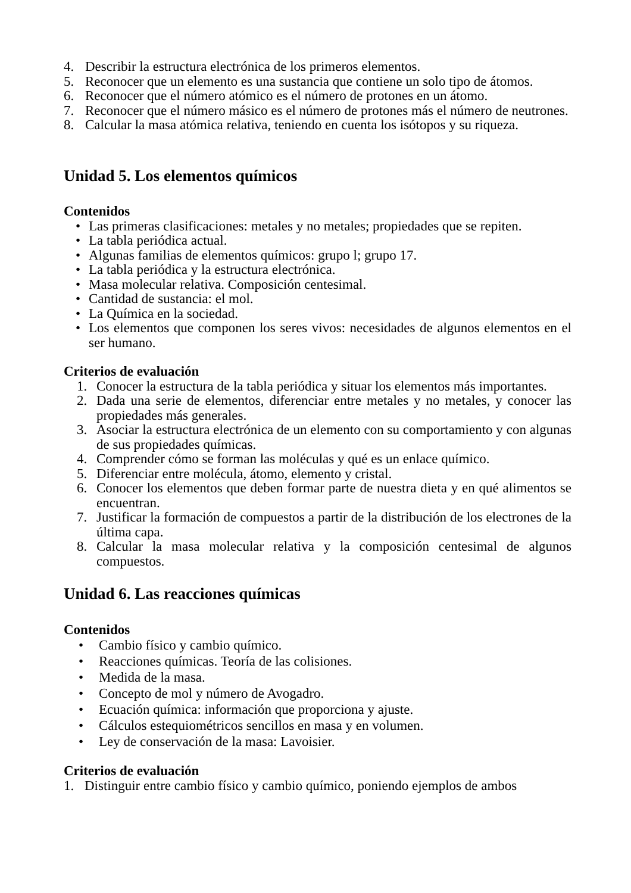4. Describir la estructura electrónica de los primeros elementos.
5. Reconocer que un elemento es una sustancia que contiene un solo tipo de átomos.
6. Reconocer que el número atómico es el número de protones en un átomo.
7. Reconocer que el número másico es el número de protones más el número de neutrones.
8. Calcular la masa atómica relativa, teniendo en cuenta los isótopos y su riqueza.
Unidad 5. Los elementos químicos
Contenidos
• Las primeras clasificaciones: metales y no metales; propiedades que se repiten.
• La tabla periódica actual.
• Algunas familias de elementos químicos: grupo l; grupo 17.
• La tabla periódica y la estructura electrónica.
• Masa molecular relativa. Composición centesimal.
• Cantidad de sustancia: el mol.
• La Química en la sociedad.
• Los elementos que componen los seres vivos: necesidades de algunos elementos en el ser humano.
Criterios de evaluación
1. Conocer la estructura de la tabla periódica y situar los elementos más importantes.
2. Dada una serie de elementos, diferenciar entre metales y no metales, y conocer las propiedades más generales.
3. Asociar la estructura electrónica de un elemento con su comportamiento y con algunas de sus propiedades químicas.
4. Comprender cómo se forman las moléculas y qué es un enlace químico.
5. Diferenciar entre molécula, átomo, elemento y cristal.
6. Conocer los elementos que deben formar parte de nuestra dieta y en qué alimentos se encuentran.
7. Justificar la formación de compuestos a partir de la distribución de los electrones de la última capa.
8. Calcular la masa molecular relativa y la composición centesimal de algunos compuestos.
Unidad 6. Las reacciones químicas
Contenidos
• Cambio físico y cambio químico.
• Reacciones químicas. Teoría de las colisiones.
• Medida de la masa.
• Concepto de mol y número de Avogadro.
• Ecuación química: información que proporciona y ajuste.
• Cálculos estequiométricos sencillos en masa y en volumen.
• Ley de conservación de la masa: Lavoisier.
Criterios de evaluación
1. Distinguir entre cambio físico y cambio químico, poniendo ejemplos de ambos